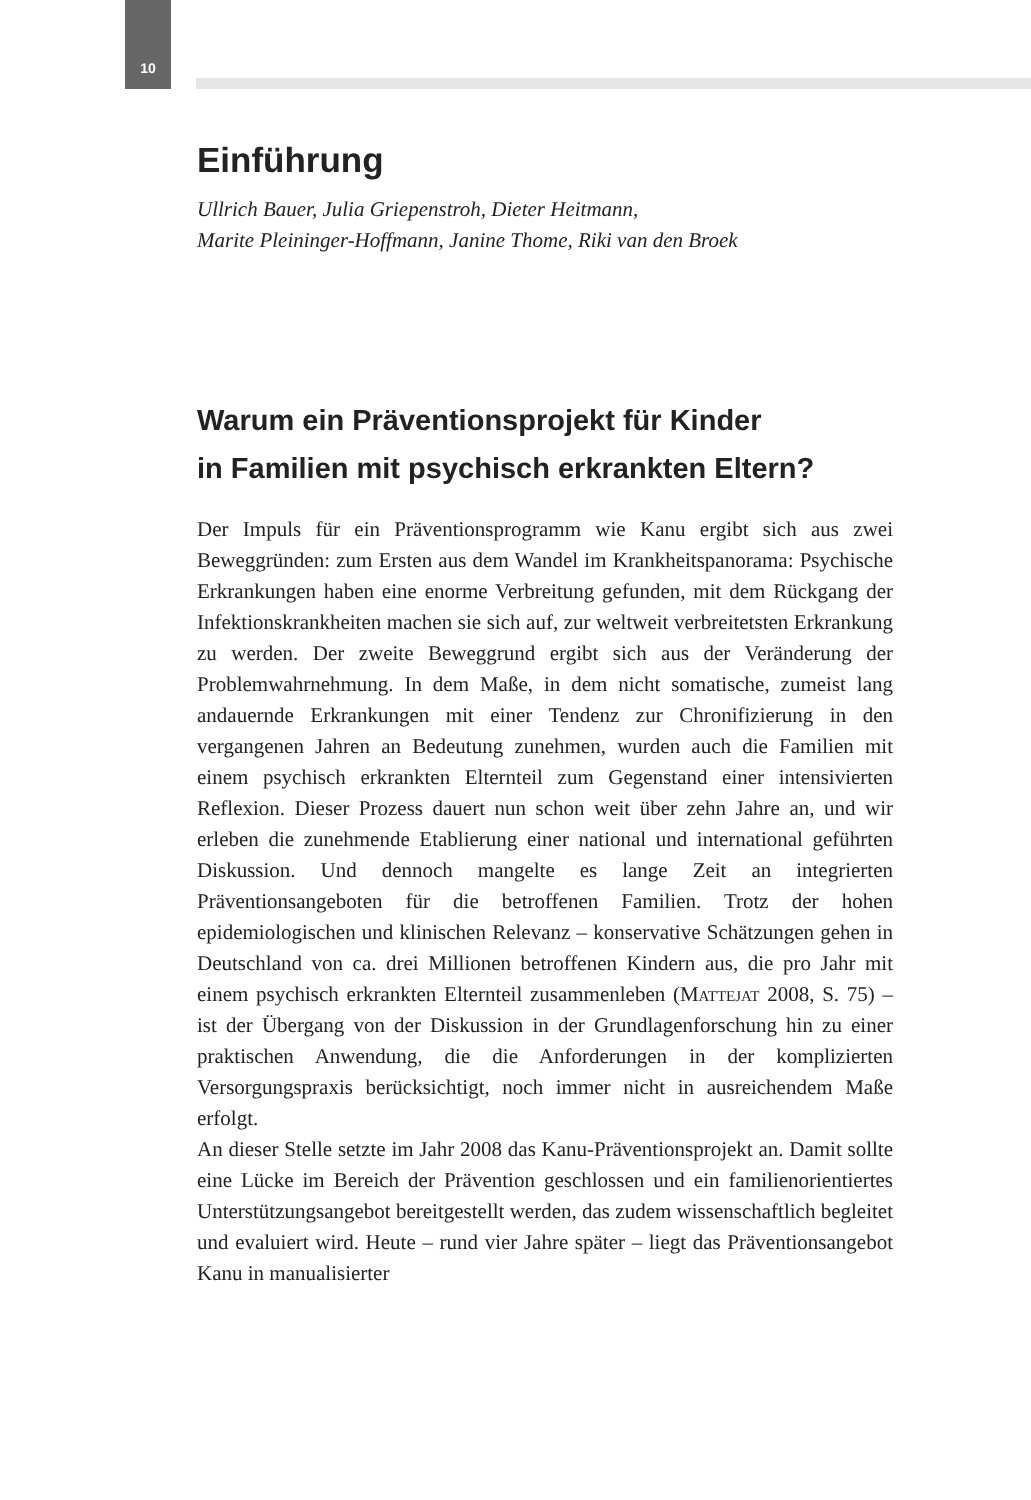10
Einführung
Ullrich Bauer, Julia Griepenstroh, Dieter Heitmann,
Marite Pleininger-Hoffmann, Janine Thome, Riki van den Broek
Warum ein Präventionsprojekt für Kinder
in Familien mit psychisch erkrankten Eltern?
Der Impuls für ein Präventionsprogramm wie Kanu ergibt sich aus zwei Beweggründen: zum Ersten aus dem Wandel im Krankheitspanorama: Psychische Erkrankungen haben eine enorme Verbreitung gefunden, mit dem Rückgang der Infektionskrankheiten machen sie sich auf, zur weltweit verbreitetsten Erkrankung zu werden. Der zweite Beweggrund ergibt sich aus der Veränderung der Problemwahrnehmung. In dem Maße, in dem nicht somatische, zumeist lang andauernde Erkrankungen mit einer Tendenz zur Chronifizierung in den vergangenen Jahren an Bedeutung zunehmen, wurden auch die Familien mit einem psychisch erkrankten Elternteil zum Gegenstand einer intensivierten Reflexion. Dieser Prozess dauert nun schon weit über zehn Jahre an, und wir erleben die zunehmende Etablierung einer national und international geführten Diskussion. Und dennoch mangelte es lange Zeit an integrierten Präventionsangeboten für die betroffenen Familien. Trotz der hohen epidemiologischen und klinischen Relevanz – konservative Schätzungen gehen in Deutschland von ca. drei Millionen betroffenen Kindern aus, die pro Jahr mit einem psychisch erkrankten Elternteil zusammenleben (Mattejat 2008, S. 75) – ist der Übergang von der Diskussion in der Grundlagenforschung hin zu einer praktischen Anwendung, die die Anforderungen in der komplizierten Versorgungspraxis berücksichtigt, noch immer nicht in ausreichendem Maße erfolgt.
An dieser Stelle setzte im Jahr 2008 das Kanu-Präventionsprojekt an. Damit sollte eine Lücke im Bereich der Prävention geschlossen und ein familienorientiertes Unterstützungsangebot bereitgestellt werden, das zudem wissenschaftlich begleitet und evaluiert wird. Heute – rund vier Jahre später – liegt das Präventionsangebot Kanu in manualisierter